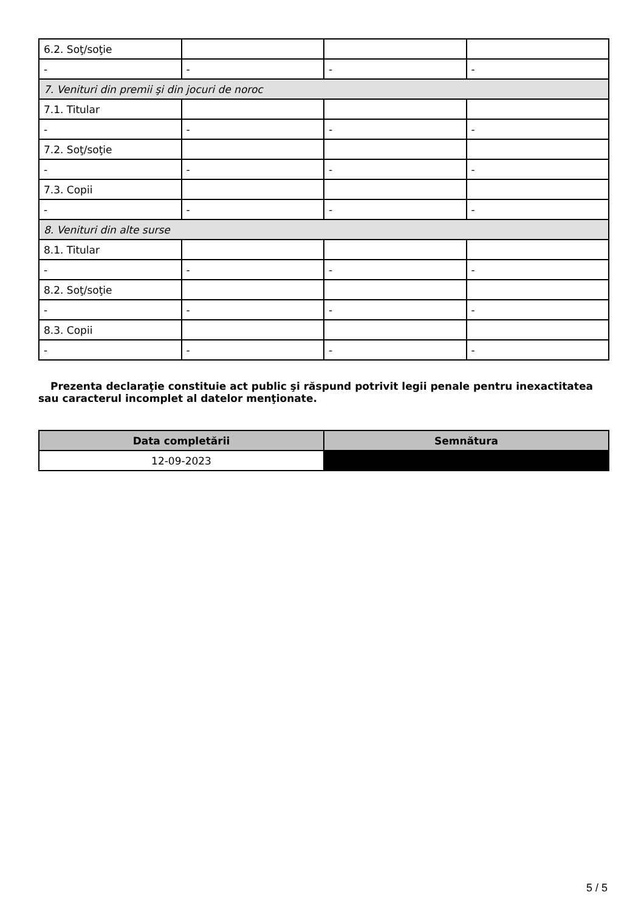| 6.2. Soţ/soţie | | | |
| - | - | - | - |
| 7. Venituri din premii şi din jocuri de noroc | | | |
| 7.1. Titular | | | |
| - | - | - | - |
| 7.2. Soţ/soţie | | | |
| - | - | - | - |
| 7.3. Copii | | | |
| - | - | - | - |
| 8. Venituri din alte surse | | | |
| 8.1. Titular | | | |
| - | - | - | - |
| 8.2. Soţ/soţie | | | |
| - | - | - | - |
| 8.3. Copii | | | |
| - | - | - | - |
Prezenta declaraţie constituie act public şi răspund potrivit legii penale pentru inexactitatea sau caracterul incomplet al datelor menţionate.
| Data completării | Semnătura |
| --- | --- |
| 12-09-2023 | |
5 / 5